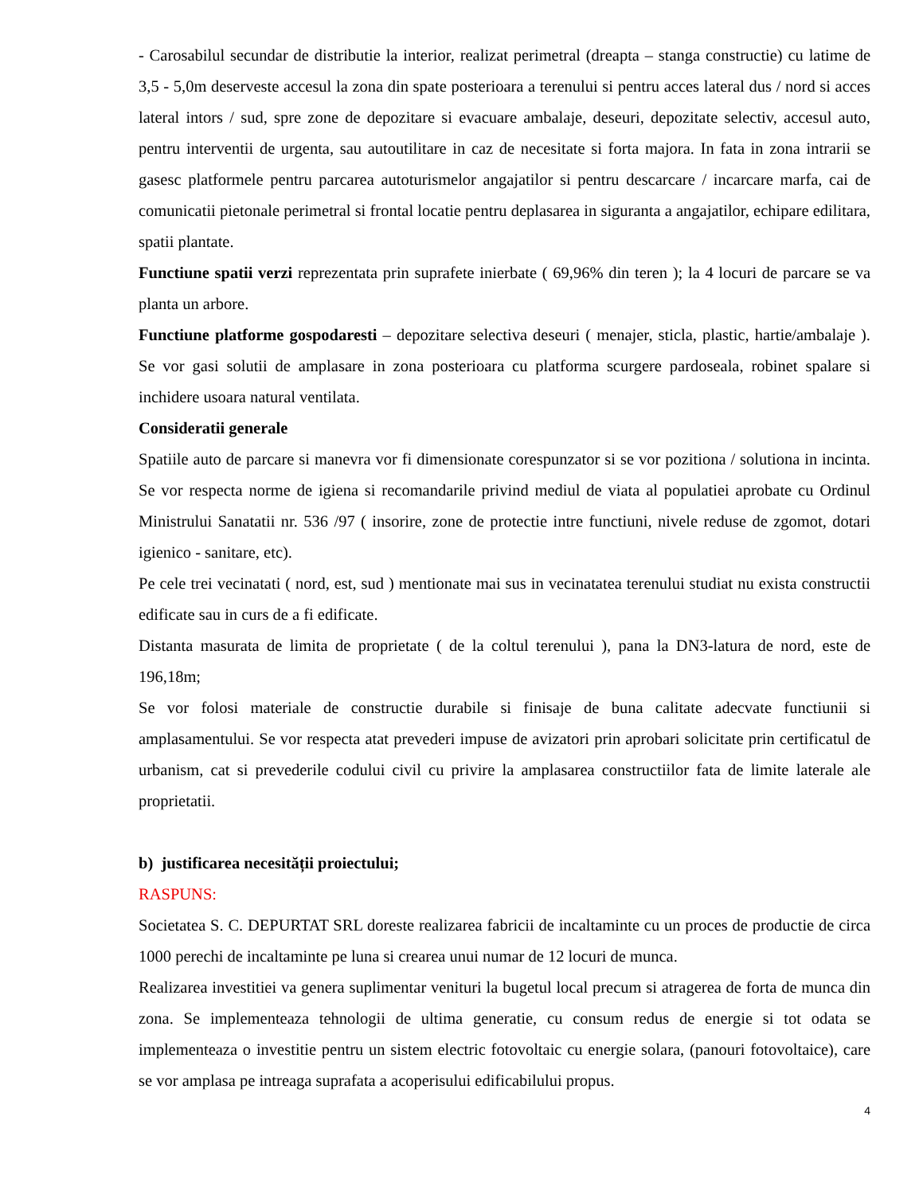- Carosabilul secundar de distributie la interior, realizat perimetral (dreapta – stanga constructie) cu latime de 3,5 - 5,0m deserveste accesul la zona din spate posterioara a terenului si pentru acces lateral dus / nord si acces lateral intors / sud, spre zone de depozitare si evacuare ambalaje, deseuri, depozitate selectiv, accesul auto, pentru interventii de urgenta, sau autoutilitare in caz de necesitate si forta majora. In fata in zona intrarii se gasesc platformele pentru parcarea autoturismelor angajatilor si pentru descarcare / incarcare marfa, cai de comunicatii pietonale perimetral si frontal locatie pentru deplasarea in siguranta a angajatilor, echipare edilitara, spatii plantate.
Functiune spatii verzi reprezentata prin suprafete inierbate ( 69,96% din teren ); la 4 locuri de parcare se va planta un arbore.
Functiune platforme gospodaresti – depozitare selectiva deseuri ( menajer, sticla, plastic, hartie/ambalaje ). Se vor gasi solutii de amplasare in zona posterioara cu platforma scurgere pardoseala, robinet spalare si inchidere usoara natural ventilata.
Consideratii generale
Spatiile auto de parcare si manevra vor fi dimensionate corespunzator si se vor pozitiona / solutiona in incinta. Se vor respecta norme de igiena si recomandarile privind mediul de viata al populatiei aprobate cu Ordinul Ministrului Sanatatii nr. 536 /97 ( insorire, zone de protectie intre functiuni, nivele reduse de zgomot, dotari igienico - sanitare, etc).
Pe cele trei vecinatati ( nord, est, sud ) mentionate mai sus in vecinatatea terenului studiat nu exista constructii edificate sau in curs de a fi edificate.
Distanta masurata de limita de proprietate ( de la coltul terenului ), pana la DN3-latura de nord, este de 196,18m;
Se vor folosi materiale de constructie durabile si finisaje de buna calitate adecvate functiunii si amplasamentului. Se vor respecta atat prevederi impuse de avizatori prin aprobari solicitate prin certificatul de urbanism, cat si prevederile codului civil cu privire la amplasarea constructiilor fata de limite laterale ale proprietatii.
b) justificarea necesității proiectului;
RASPUNS:
Societatea S. C. DEPURTAT SRL doreste realizarea fabricii de incaltaminte cu un proces de productie de circa 1000 perechi de incaltaminte pe luna si crearea unui numar de 12 locuri de munca.
Realizarea investitiei va genera suplimentar venituri la bugetul local precum si atragerea de forta de munca din zona. Se implementeaza tehnologii de ultima generatie, cu consum redus de energie si tot odata se implementeaza o investitie pentru un sistem electric fotovoltaic cu energie solara, (panouri fotovoltaice), care se vor amplasa pe intreaga suprafata a acoperisului edificabilului propus.
4